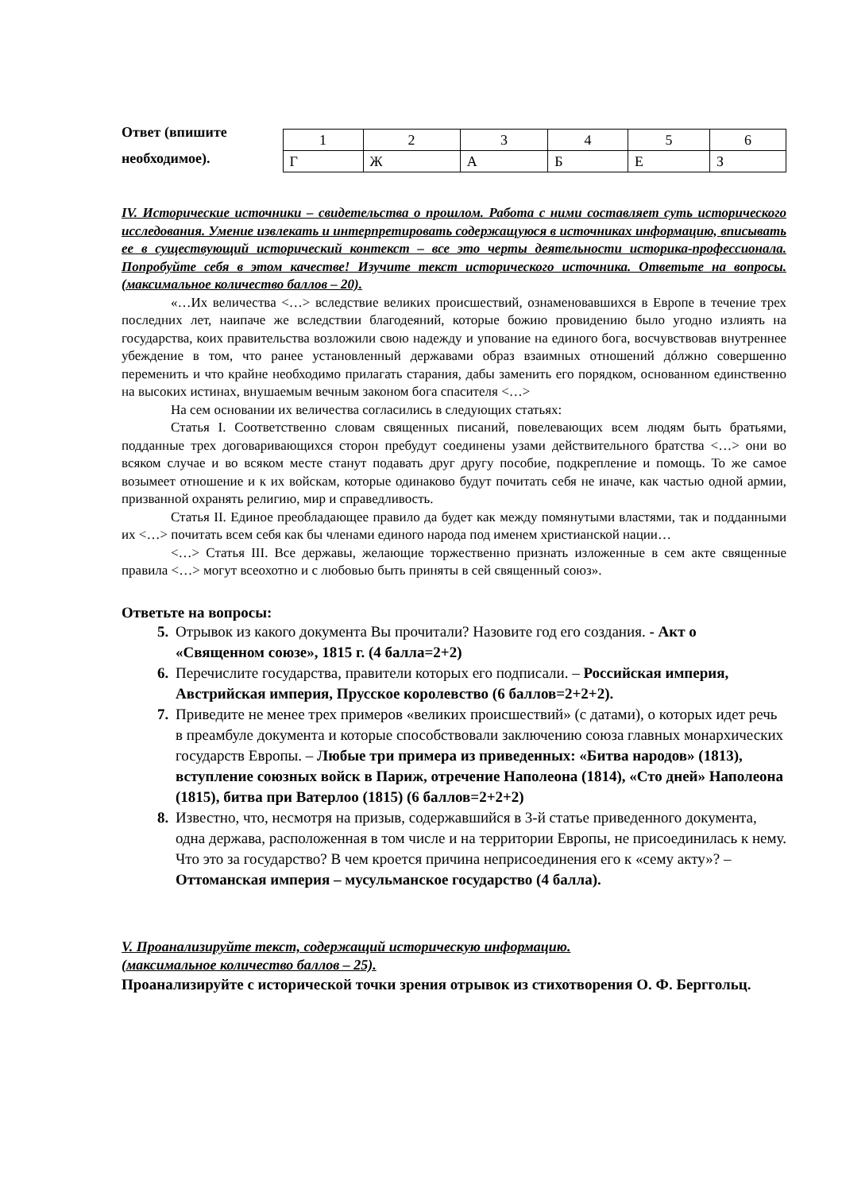Ответ (впишите необходимое).
| 1 | 2 | 3 | 4 | 5 | 6 |
| Г | Ж | А | Б | Е | З |
IV. Исторические источники – свидетельства о прошлом. Работа с ними составляет суть исторического исследования. Умение извлекать и интерпретировать содержащуюся в источниках информацию, вписывать ее в существующий исторический контекст – все это черты деятельности историка-профессионала. Попробуйте себя в этом качестве! Изучите текст исторического источника. Ответьте на вопросы. (максимальное количество баллов – 20).
«…Их величества <…> вследствие великих происшествий, ознаменовавшихся в Европе в течение трех последних лет, наипаче же вследствии благодеяний, которые божию провидению было угодно излиять на государства, коих правительства возложили свою надежду и упование на единого бога, восчувствовав внутреннее убеждение в том, что ранее установленный державами образ взаимных отношений дóлжно совершенно переменить и что крайне необходимо прилагать старания, дабы заменить его порядком, основанном единственно на высоких истинах, внушаемым вечным законом бога спасителя <…>
На сем основании их величества согласились в следующих статьях:
Статья I. Соответственно словам священных писаний, повелевающих всем людям быть братьями, подданные трех договаривающихся сторон пребудут соединены узами действительного братства <…> они во всяком случае и во всяком месте станут подавать друг другу пособие, подкрепление и помощь. То же самое возымеет отношение и к их войскам, которые одинаково будут почитать себя не иначе, как частью одной армии, призванной охранять религию, мир и справедливость.
Статья II. Единое преобладающее правило да будет как между помянутыми властями, так и подданными их <…> почитать всем себя как бы членами единого народа под именем христианской нации…
<…> Статья III. Все державы, желающие торжественно признать изложенные в сем акте священные правила <…> могут всеохотно и с любовью быть приняты в сей священный союз».
Ответьте на вопросы:
Отрывок из какого документа Вы прочитали? Назовите год его создания. - Акт о «Священном союзе», 1815 г. (4 балла=2+2)
Перечислите государства, правители которых его подписали. – Российская империя, Австрийская империя, Прусское королевство (6 баллов=2+2+2).
Приведите не менее трех примеров «великих происшествий» (с датами), о которых идет речь в преамбуле документа и которые способствовали заключению союза главных монархических государств Европы. – Любые три примера из приведенных: «Битва народов» (1813), вступление союзных войск в Париж, отречение Наполеона (1814), «Сто дней» Наполеона (1815), битва при Ватерлоо (1815) (6 баллов=2+2+2)
Известно, что, несмотря на призыв, содержавшийся в 3-й статье приведенного документа, одна держава, расположенная в том числе и на территории Европы, не присоединилась к нему. Что это за государство? В чем кроется причина неприсоединения его к «сему акту»? – Оттоманская империя – мусульманское государство (4 балла).
V. Проанализируйте текст, содержащий историческую информацию.
(максимальное количество баллов – 25).
Проанализируйте с исторической точки зрения отрывок из стихотворения О. Ф. Берггольц.